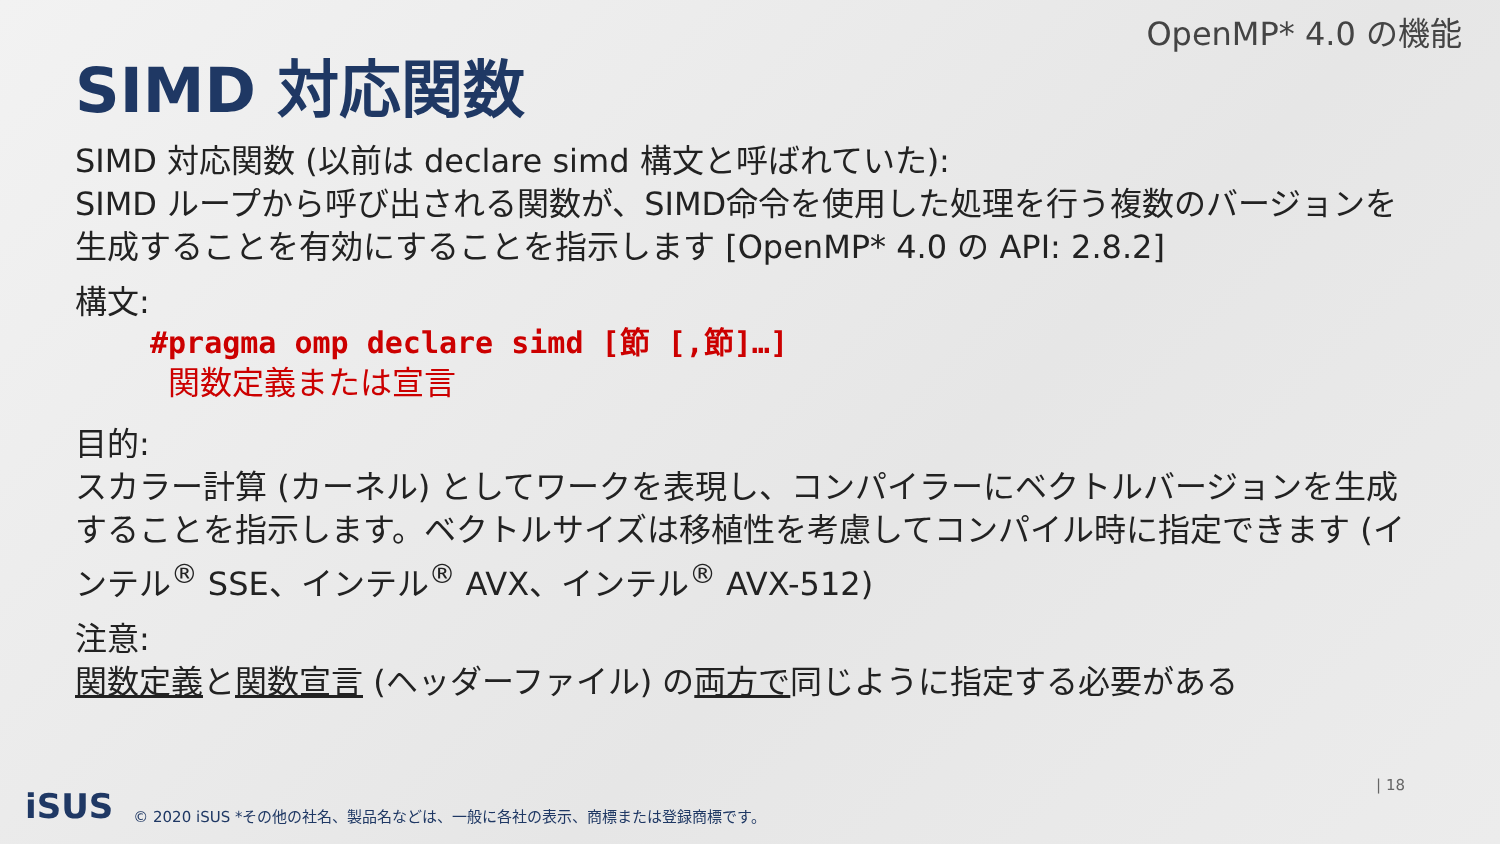OpenMP* 4.0 の機能
SIMD 対応関数
SIMD 対応関数 (以前は declare simd 構文と呼ばれていた):
SIMD ループから呼び出される関数が、SIMD命令を使用した処理を行う複数のバージョンを生成することを有効にすることを指示します [OpenMP* 4.0 の API: 2.8.2]
構文:
#pragma omp declare simd [節 [,節]…]
関数定義または宣言
目的:
スカラー計算 (カーネル) としてワークを表現し、コンパイラーにベクトルバージョンを生成することを指示します。ベクトルサイズは移植性を考慮してコンパイル時に指定できます (インテル<sup>®</sup> SSE、インテル<sup>®</sup> AVX、インテル<sup>®</sup> AVX-512)
注意:
関数定義と関数宣言 (ヘッダーファイル) の両方で同じように指定する必要がある
iSUS © 2020 iSUS *その他の社名、製品名などは、一般に各社の表示、商標または登録商標です。
| 18